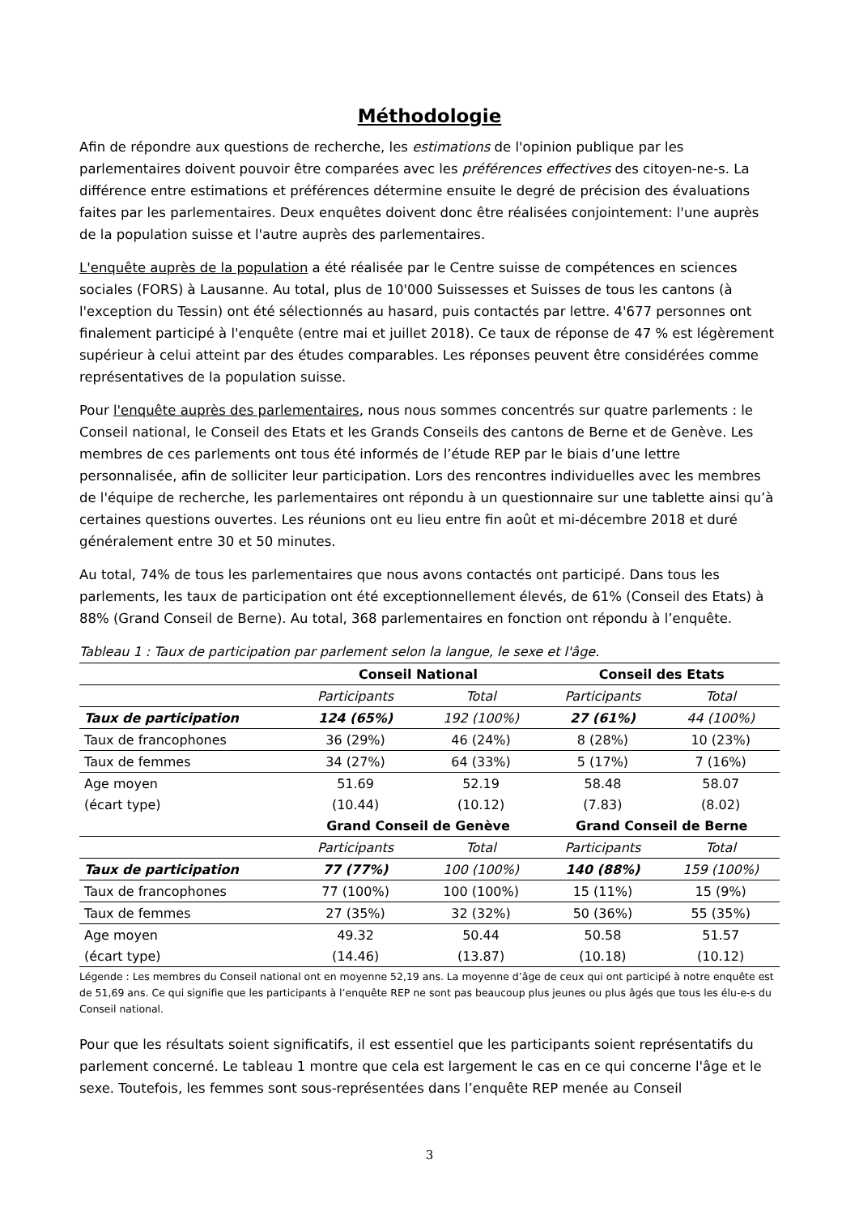Méthodologie
Afin de répondre aux questions de recherche, les estimations de l'opinion publique par les parlementaires doivent pouvoir être comparées avec les préférences effectives des citoyen-ne-s. La différence entre estimations et préférences détermine ensuite le degré de précision des évaluations faites par les parlementaires. Deux enquêtes doivent donc être réalisées conjointement: l'une auprès de la population suisse et l'autre auprès des parlementaires.
L'enquête auprès de la population a été réalisée par le Centre suisse de compétences en sciences sociales (FORS) à Lausanne. Au total, plus de 10'000 Suissesses et Suisses de tous les cantons (à l'exception du Tessin) ont été sélectionnés au hasard, puis contactés par lettre. 4'677 personnes ont finalement participé à l'enquête (entre mai et juillet 2018). Ce taux de réponse de 47 % est légèrement supérieur à celui atteint par des études comparables. Les réponses peuvent être considérées comme représentatives de la population suisse.
Pour l'enquête auprès des parlementaires, nous nous sommes concentrés sur quatre parlements : le Conseil national, le Conseil des Etats et les Grands Conseils des cantons de Berne et de Genève. Les membres de ces parlements ont tous été informés de l’étude REP par le biais d’une lettre personnalisée, afin de solliciter leur participation. Lors des rencontres individuelles avec les membres de l'équipe de recherche, les parlementaires ont répondu à un questionnaire sur une tablette ainsi qu’à certaines questions ouvertes. Les réunions ont eu lieu entre fin août et mi-décembre 2018 et duré généralement entre 30 et 50 minutes.
Au total, 74% de tous les parlementaires que nous avons contactés ont participé. Dans tous les parlements, les taux de participation ont été exceptionnellement élevés, de 61% (Conseil des Etats) à 88% (Grand Conseil de Berne). Au total, 368 parlementaires en fonction ont répondu à l’enquête.
Tableau 1 : Taux de participation par parlement selon la langue, le sexe et l'âge.
| | Conseil National | | Conseil des Etats | |
| | Participants | Total | Participants | Total |
| Taux de participation | 124 (65%) | 192 (100%) | 27 (61%) | 44 (100%) |
| Taux de francophones | 36 (29%) | 46 (24%) | 8 (28%) | 10 (23%) |
| Taux de femmes | 34 (27%) | 64 (33%) | 5 (17%) | 7 (16%) |
| Age moyen | 51.69 | 52.19 | 58.48 | 58.07 |
| (écart type) | (10.44) | (10.12) | (7.83) | (8.02) |
| | Grand Conseil de Genève | | Grand Conseil de Berne | |
| | Participants | Total | Participants | Total |
| Taux de participation | 77 (77%) | 100 (100%) | 140 (88%) | 159 (100%) |
| Taux de francophones | 77 (100%) | 100 (100%) | 15 (11%) | 15 (9%) |
| Taux de femmes | 27 (35%) | 32 (32%) | 50 (36%) | 55 (35%) |
| Age moyen | 49.32 | 50.44 | 50.58 | 51.57 |
| (écart type) | (14.46) | (13.87) | (10.18) | (10.12) |
Légende : Les membres du Conseil national ont en moyenne 52,19 ans. La moyenne d’âge de ceux qui ont participé à notre enquête est de 51,69 ans. Ce qui signifie que les participants à l’enquête REP ne sont pas beaucoup plus jeunes ou plus âgés que tous les élu-e-s du Conseil national.
Pour que les résultats soient significatifs, il est essentiel que les participants soient représentatifs du parlement concerné. Le tableau 1 montre que cela est largement le cas en ce qui concerne l'âge et le sexe. Toutefois, les femmes sont sous-représentées dans l’enquête REP menée au Conseil
3